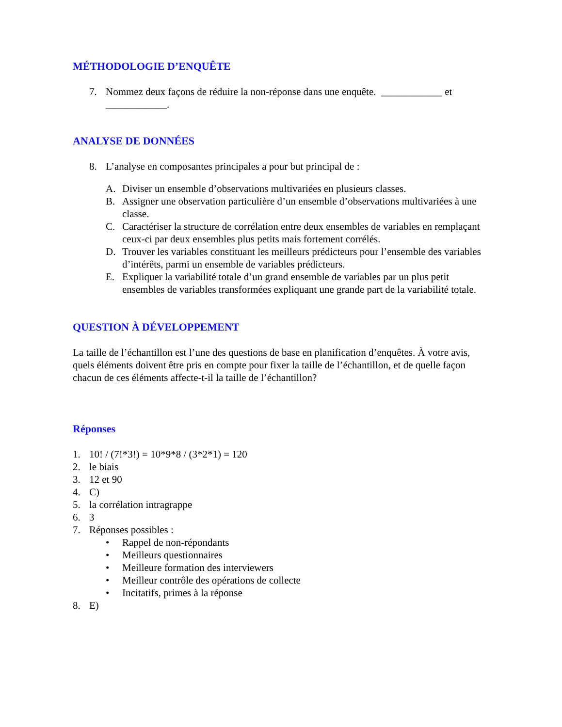MÉTHODOLOGIE D’ENQUÊTE
7. Nommez deux façons de réduire la non-réponse dans une enquête. ____________ et ____________.
ANALYSE DE DONNÉES
8. L’analyse en composantes principales a pour but principal de :
A. Diviser un ensemble d’observations multivariées en plusieurs classes.
B. Assigner une observation particulière d’un ensemble d’observations multivariées à une classe.
C. Caractériser la structure de corrélation entre deux ensembles de variables en remplaçant ceux-ci par deux ensembles plus petits mais fortement corrélés.
D. Trouver les variables constituant les meilleurs prédicteurs pour l’ensemble des variables d’intérêts, parmi un ensemble de variables prédicteurs.
E. Expliquer la variabilité totale d’un grand ensemble de variables par un plus petit ensembles de variables transformées expliquant une grande part de la variabilité totale.
QUESTION À DÉVELOPPEMENT
La taille de l’échantillon est l’une des questions de base en planification d’enquêtes. À votre avis, quels éléments doivent être pris en compte pour fixer la taille de l’échantillon, et de quelle façon chacun de ces éléments affecte-t-il la taille de l’échantillon?
Réponses
1. 10! / (7!*3!) = 10*9*8 / (3*2*1) = 120
2. le biais
3. 12 et 90
4. C)
5. la corrélation intragrappe
6. 3
7. Réponses possibles :
• Rappel de non-répondants
• Meilleurs questionnaires
• Meilleure formation des interviewers
• Meilleur contrôle des opérations de collecte
• Incitatifs, primes à la réponse
8. E)